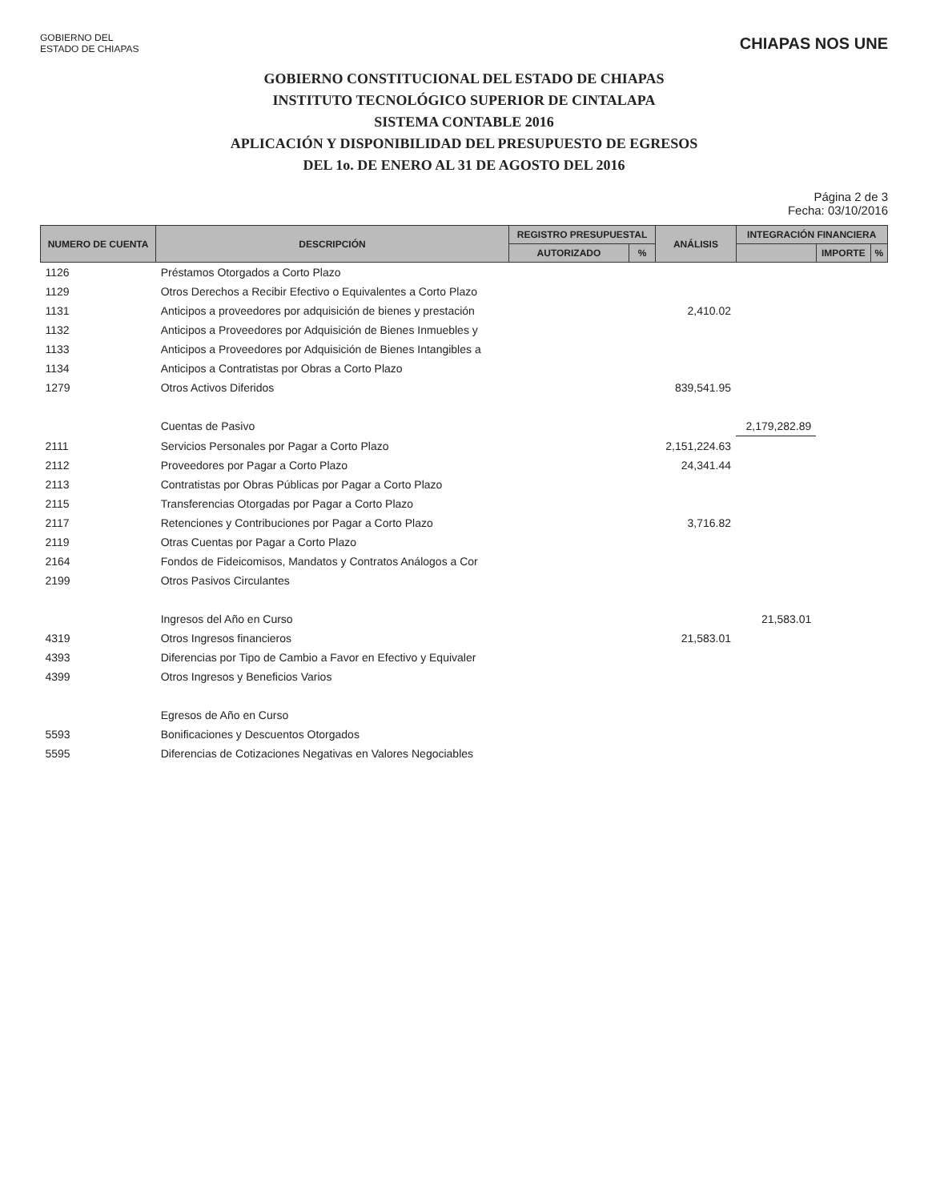GOBIERNO DEL
ESTADO DE CHIAPAS
CHIAPAS NOS UNE
GOBIERNO CONSTITUCIONAL DEL ESTADO DE CHIAPAS
INSTITUTO TECNOLÓGICO SUPERIOR DE CINTALAPA
SISTEMA CONTABLE 2016
APLICACIÓN Y DISPONIBILIDAD DEL PRESUPUESTO DE EGRESOS
DEL 1o. DE ENERO AL 31 DE AGOSTO DEL 2016
Página 2 de 3
Fecha: 03/10/2016
| NUMERO DE CUENTA | DESCRIPCIÓN | REGISTRO PRESUPUESTAL | | ANÁLISIS | INTEGRACIÓN FINANCIERA | | |
| --- | --- | --- | --- | --- | --- | --- | --- |
| | | AUTORIZADO | % | | | IMPORTE | % |
| 1126 | Préstamos Otorgados a Corto Plazo | | | | | | |
| 1129 | Otros Derechos a Recibir Efectivo o Equivalentes a Corto Plazo | | | | | | |
| 1131 | Anticipos a proveedores por adquisición de bienes y prestación | | | 2,410.02 | | | |
| 1132 | Anticipos a Proveedores por Adquisición de Bienes Inmuebles y | | | | | | |
| 1133 | Anticipos a Proveedores por Adquisición de Bienes Intangibles a | | | | | | |
| 1134 | Anticipos a Contratistas por Obras a Corto Plazo | | | | | | |
| 1279 | Otros Activos Diferidos | | | 839,541.95 | | | |
| | Cuentas de Pasivo | | | | 2,179,282.89 | | |
| 2111 | Servicios Personales por Pagar a Corto Plazo | | | 2,151,224.63 | | | |
| 2112 | Proveedores por Pagar a Corto Plazo | | | 24,341.44 | | | |
| 2113 | Contratistas por Obras Públicas por Pagar a Corto Plazo | | | | | | |
| 2115 | Transferencias Otorgadas por Pagar a Corto Plazo | | | | | | |
| 2117 | Retenciones y Contribuciones por Pagar a Corto Plazo | | | 3,716.82 | | | |
| 2119 | Otras Cuentas por Pagar a Corto Plazo | | | | | | |
| 2164 | Fondos de Fideicomisos, Mandatos y Contratos Análogos a Cor | | | | | | |
| 2199 | Otros Pasivos Circulantes | | | | | | |
| | Ingresos del Año en Curso | | | | 21,583.01 | | |
| 4319 | Otros Ingresos financieros | | | 21,583.01 | | | |
| 4393 | Diferencias por Tipo de Cambio a Favor en Efectivo y Equivaler | | | | | | |
| 4399 | Otros Ingresos y Beneficios Varios | | | | | | |
| | Egresos de Año en Curso | | | | | | |
| 5593 | Bonificaciones y Descuentos Otorgados | | | | | | |
| 5595 | Diferencias de Cotizaciones Negativas en Valores Negociables | | | | | | |